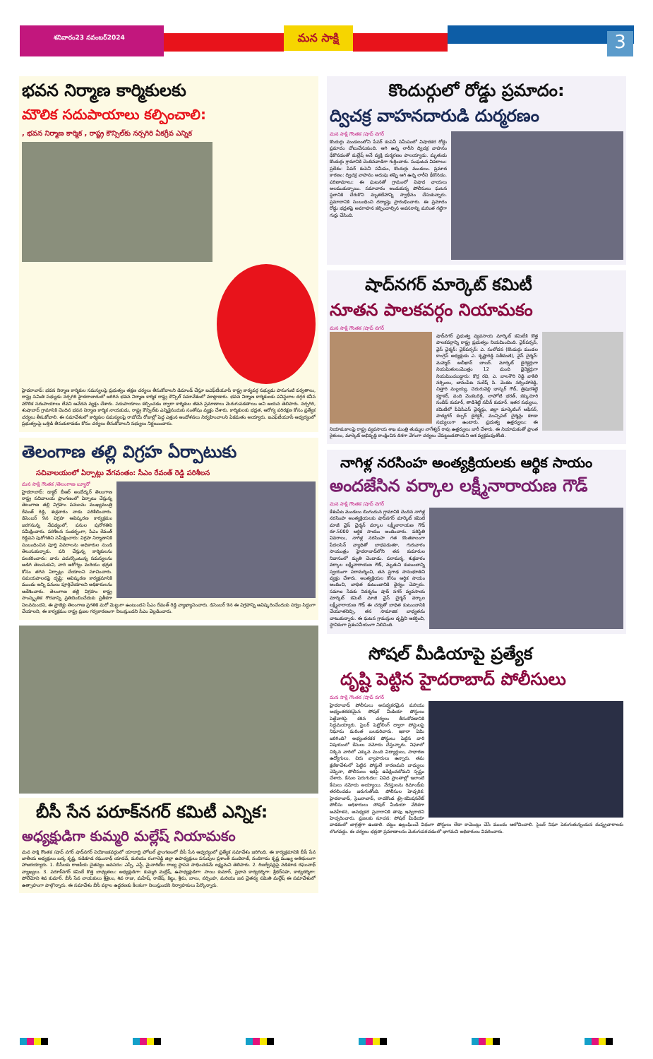శనివారం23 నవంబర్2024
మన సాక్షి
3
భవన నిర్మాణ కార్మికులకు
మౌలిక సదుపాయాలు కల్పించాలి:
, భవన నిర్మాణ కార్మిక , రాష్ట్ర కౌన్సిల్‌కు నర్సగిరి ఏకగ్రీవ ఎన్నిక
హైదరాబాద్: భవన నిర్మాణ కార్మికుల సమస్యలపై ప్రభుత్వం తక్షణ చర్యలు తీసుకోవాలని డిమాండ్ చేస్తూ ఐఎఫ్‌టీయూసీ రాష్ట్ర కార్యవర్గ సభ్యుడు పాసుగంటి పర్వతాలు, రాష్ట్ర సమితి సభ్యుడు నర్సగిరి హైదరాబాదులో జరిగిన భవన నిర్మాణ కార్మిక రాష్ట్ర కౌన్సిల్ సమావేశంలో మాట్లాడారు. భవన నిర్మాణ కార్మికులకు పనిస్థలాల దగ్గర కనీస మౌలిక సదుపాయాలు లేవని ఆవేదన వ్యక్తం చేశారు. సదుపాయాలు కల్పించడం ద్వారా కార్మికుల జీవన ప్రమాణాలు మెరుగుపడతాయి అని ఆయన తెలిపారు. నర్సగిరి, శంషాబాద్ గ్రామానికి చెందిన భవన నిర్మాణ కార్మిక నాయకుడు, రాష్ట్ర కౌన్సిల్‌కు ఎన్నికైనందుకు సంతోషం వ్యక్తం చేశారు. కార్మికులకు భద్రత, ఆరోగ్య పరిరక్షణ కోసం ప్రత్యేక చర్యలు తీసుకోవాలి. ఈ సమావేశంలో కార్మికుల సమస్యలపై రాబోయే రోజుల్లో పెద్ద ఎత్తున ఆందోళనలు నిర్వహించాలని ఏకమతం అయ్యారు. ఐఎఫ్‌టీయూసీ ఆధ్వర్యంలో ప్రభుత్వంపై ఒత్తిడి తీసుకురావడం కోసం చర్యలు తీసుకోవాలని సభ్యులు నిర్ణయించారు.
తెలంగాణ తల్లి విగ్రహ ఏర్పాటుకు
సచివాలయంలో ఏర్పాట్లు వేగవంతం: సీఎం రేవంత్ రెడ్డి పరిశీలన
మన సాక్షి గౌంతక /తెలంగాణ బ్యూరో
హైదరాబాద్: డాక్టర్ బీఆర్ అంబేద్కర్ తెలంగాణ రాష్ట్ర సచివాలయ ప్రాంగణంలో ఏర్పాటు చేస్తున్న తెలంగాణ తల్లి విగ్రహం పనులను ముఖ్యమంత్రి రేవంత్ రెడ్డి, శుక్రవారం నాడు పరిశీలించారు. డిసెంబర్ 9న విగ్రహ ఆవిష్కరణ కార్యక్రమం జరగనున్న నేపథ్యంలో, పనుల పురోగతిని సమీక్షించారు. పరిశీలన సందర్భంగా, సీఎం రేవంత్ రెడ్డిపని పురోగతిని సమీక్షించారు: విగ్రహ నిర్మాణానికి సంబంధించిన పూర్తి వివరాలను అధికారుల నుండి తెలుసుకున్నారు. పని చేస్తున్న కార్మికులను పలకరించారు: వారు ఎదుర్కొంటున్న సమస్యలను అడిగి తెలుసుకుని, వారి ఆరోగ్యం మరియు భద్రత కోసం తగిన ఏర్పాట్లు చేయాలని సూచించారు. సమయపాలనపై దృష్టి: ఆవిష్కరణ కార్యక్రమానికి ముందు అన్ని పనులు పూర్తిచేయాలని అధికారులను ఆదేశించారు. తెలంగాణ తల్లి విగ్రహం రాష్ట్ర సాంస్కృతిక గౌరవాన్ని ప్రతిబింబించేదుకు ప్రతీకగా నిలవనుందని, ఈ ప్రాజెక్టు తెలంగాణ ప్రగతికి మరో మెట్టుగా ఉంటుందని సీఎం రేవంత్ రెడ్డి వ్యాఖ్యానించారు. డిసెంబర్ 9న ఈ విగ్రహాన్ని ఆవిష్కరించేందుకు సర్వం సిద్ధంగా చేయాలని, ఈ కార్యక్రమం రాష్ట్ర ప్రజల గర్వకారణంగా నిలుస్తుందని సీఎం వెల్లడించారు.
బీసీ సేన పరూక్‌నగర్ కమిటీ ఎన్నిక:
అధ్యక్షుడిగా కుమ్మరి మల్లేష్ నియామకం
మన సాక్షి గౌంతక /షాద్ నగర్ షాద్‌నగర్ నియోజకవర్గంలో యాదాద్రి హోటల్ ప్రాంగణంలో బీసీ సేన ఆధ్వర్యంలో ప్రత్యేక సమావేశం జరిగింది. ఈ కార్యక్రమానికి బీసీ సేన జాతీయ అధ్యక్షులు బర్క కృష్ణ, నడికూడ రఘునాథ్ యాదవ్, మరియు రంగారెడ్డి జిల్లా ఉపాధ్యక్షులు పసుపుల ప్రశాంత్ ముదిరాజ్, నందిగామ కృష్ణ ముఖ్య అతిథులుగా హాజరయ్యారు. 1. బీసీలకు రాజకీయ చైతన్యం అవసరం: ఎస్సీ, ఎస్టీ, మైనారిటీల రాజ్య స్థాపన సాధించడమే లక్ష్యమని తెలిపారు. 2. రిజర్వేషన్లపై నడికూడ రఘునాథ్ వ్యాఖ్యలు. 3. పరూక్‌నగర్ కమిటీ కొత్త బాధ్యతలు: అధ్యక్షుడిగా: కుమ్మరి మల్లేష్, ఉపాధ్యక్షుడిగా: సాయి కుమార్, ప్రధాన కార్యదర్శిగా: శ్రీధర్‌సహ, కార్యదర్శిగా: పోలేమోని శివ కుమార్. బీసీ సేన నాయకులు శ్రీశైలం, శివ రాజు, మహేష్, రాజేష్, కిట్టు, శ్రీను, బాలు, నర్సింహ, మరియు జన చైతన్య సమితి మల్లేష్ ఈ సమావేశంలో ఉత్సాహంగా పాల్గొన్నారు. ఈ సమావేశం బీసీ వర్గాల ఉద్ధరణకు కీలకంగా నిలుస్తుందని నిర్వాహకులు పేర్కొన్నారు.
కొందుర్గులో రోడ్డు ప్రమాదం:
ద్విచక్ర వాహనదారుడి దుర్మరణం
మన సాక్షి గౌంతక /షాద్ నగర్
కొందుర్గు మండలంలోని పేపర్ కంపెనీ సమీపంలో విషాదకర రోడ్డు ప్రమాదం చోటుచేసుకుంది. ఆగి ఉన్న లారీని ద్విచక్ర వాహనం ఢీకొనడంతో మల్లేష్ అనే వ్యక్తి దుర్మరణం పాలయ్యాడు. మృతుడు కొందుర్గు గ్రామానికి చెందినవాడిగా గుర్తించారు. సంఘటన వివరాలు: ప్రదేశం: పేపర్ కంపెనీ సమీపం, కొందుర్గు మండలం. ప్రమాద కారణం: ద్విచక్ర వాహనం అదుపు తప్పి ఆగి ఉన్న లారీని ఢీకొనడం. పరిణామాలు: ఈ ఘటనతో గ్రామంలో విషాద ఛాయలు అలముకున్నాయి. సమాచారం అందుకున్న పోలీసులు ఘటన స్థలానికి చేరుకొని మృతదేహాన్ని స్వాధీనం చేసుకున్నారు. ప్రమాదానికి సంబంధించి దర్యాప్తు ప్రారంభించారు. ఈ ప్రమాదం రోడ్డు భద్రతపై అవగాహన కల్పించాల్సిన అవసరాన్ని మరింత గట్టిగా గుర్తు చేసింది.
షాద్‌నగర్ మార్కెట్ కమిటీ
నూతన పాలకవర్గం నియామకం
మన సాక్షి గౌంతక /షాద్ నగర్
షాద్‌నగర్ ప్రభుత్వ వ్యవసాయ మార్కెట్ కమిటీకి కొత్త పాలకవర్గాన్ని రాష్ట్ర ప్రభుత్వం నియమించింది. చైర్‌పర్సన్, వైస్ చైర్మన్: చైర్‌పర్సన్: ఎ. సులోచన (కొందుర్గు మండల కాంగ్రెస్ అధ్యక్షుడు ఎ. కృష్ణారెడ్డి సతీమణి), వైస్ చైర్మన్: మహ్మద్ అలీఖాన్ బాబర్. మార్కెట్ డైరెక్టర్లుగా నియమితులుమొత్తం 12 మంది డైరెక్టర్లుగా నియమించబడ్డారు: కొర్ర రవి, ఎ. బాలశౌరి రెడ్డి వాకిలి నర్సింలు, జానంపేట సురేష్ సి. వెంకట నర్సింహారెడ్డి, చిత్తారి మల్లయ్య, చెదురువెల్లి భాస్కర్ గౌడ్, త్రిపురశెట్టి కర్ణాకర్, వంది వెంకటరెడ్డి, లాహోటి భరత్, కక్కునూరి సందీప్ కుమార్, తాడిశెట్టి నవీన్ కుమార్. ఇతర సభ్యులు, కమిటీలో పీఏసీఎస్ చైర్మన్లు, జిల్లా మార్కెటింగ్ ఆఫీసర్, పాడ్యగర్ కల్చర్ డైరెక్టర్, మున్సిపల్ చైర్మన్లు కూడా సభ్యులుగా ఉంటారు. ప్రభుత్వ ఉత్తర్వులు: ఈ నియామకాలపై రాష్ట్ర వ్యవసాయ శాఖ మంత్రి తుమ్మల నాగేశ్వర్ రావు ఉత్తర్వులు జారీ చేశారు. ఈ నియామకంతో ప్రాంత రైతులు, మార్కెట్ అభివృద్ధి కాంక్షించిన దిశగా వేగంగా చర్యలు చేపట్టబడతాయని ఆశ వ్యక్తమవుతోంది.
నాగిళ్ల నరసింహ అంత్యక్రియలకు ఆర్థిక సాయం
అందజేసిన వర్కాల లక్ష్మీనారాయణ గౌడ్
మన సాక్షి గౌంతక /షాద్ నగర్
కేశంపేట మండలం లింగందున గ్రామానికి చెందిన నాగిళ్ల నరసింహ అంత్యక్రియలకు షాద్‌నగర్ మార్కెట్ కమిటీ మాజీ వైస్ చైర్మన్ వర్కాల లక్ష్మీనారాయణ గౌడ్ రూ.5000 ఆర్థిక సాయం అందించారు. పరిస్థితి వివరాలు, నాగిళ్ల నరసింహ గత కొంతకాలంగా పేదలసిన్ వ్యాధితో బాధపడుతూ, గురువారం సాయంత్రం హైదరాబాద్‌లోని తన కుమారుల నివాసంలో మృతి చెందాడు. పరామర్శ, శుక్రవారం వర్కాల లక్ష్మీనారాయణ గౌడ్, మృతుని కుటుంబాన్ని స్వయంగా పరామర్శించి, తన ప్రగాఢ సానుభూతిని వ్యక్తం చేశారు. అంత్యక్రియల కోసం ఆర్థిక సాయం అందించి, బాధిత కుటుంబానికి ధైర్యం చెప్పారు. సమాజ సేవకు నిదర్శనం షాద్ నగర్ వ్యవసాయ మార్కెట్ కమిటీ మాజీ వైస్ చైర్మన్ వర్కాల లక్ష్మీనారాయణ గౌడ్ ఈ చర్యతో బాధిత కుటుంబానికి చేయూతనిచ్చి, తన సామాజిక బాధ్యతను చాటుకున్నారు. ఈ ఘటన గ్రామస్తుల దృష్టిని ఆకర్షించి, స్థానికంగా ప్రశంసనీయంగా నిలిచింది.
సోషల్ మీడియాపై ప్రత్యేక
దృష్టి పెట్టిన హైదరాబాద్ పోలీసులు
మన సాక్షి గౌంతక /షాద్ నగర్
హైదరాబాద్ పోలీసులు అసభ్యకరమైన మరియు అభ్యంతరకరమైన సోషల్ మీడియా పోస్టులు పెట్టేవారిపై కఠిన చర్యలు తీసుకోవడానికి సిద్ధమయ్యారు. సైబర్ పెట్రోలింగ్ ద్వారా పోస్టులపై నిఘాను మరింత బలపరిచారు. ఇకారా ఏమి జరిగింది? అభ్యంతరకర పోస్టులు పెట్టిన వారి విషయంలో కేసులు నమోదు చేస్తున్నారు. నిఘాలో చిక్కిన వారిలో ఎక్కువ మంది విద్యార్థులు, సాధారణ ఉద్యోగులు, చిరు వ్యాపారులు ఉన్నారు. తమ క్షణికావేశంలో పెట్టిన పోస్టులే కారణమని బాధ్యులు చెప్పినా, పోలీసులు ఇకపై ఉపేక్షించబోమని స్పష్టం చేశారు. కేసుల పెరుగుదల: వివిధ ప్రాంతాల్లో ఇలాంటి కేసులు నమోదు అయ్యాయి. నేరస్తులను రిమాండ్‌కు తరలించడం జరుగుతోంది. పోలీసుల హెచ్చరిక: హైదరాబాద్, సైబరాబాద్, రాచకొండ ట్రై-కమిషనరేట్ పోలీసు అధికారులు సోషల్ మీడియా వేదికగా అవహేళన, అసభ్యకర ప్రచారానికి తావు ఇవ్వరాదని హెచ్చరించారు. ప్రజలకు సూచన: సోషల్ మీడియా వాడకంలో జాగ్రత్తగా ఉండాలి. చట్టం ఉల్లంఘించే విధంగా పోస్టులు లేదా కామెంట్లు చేసే ముందు ఆలోచించాలి. సైబర్ నిఘా పెరుగుతున్నందున దుష్ప్రచారాలకు లొంగవద్దు. ఈ చర్యలు భద్రతా ప్రమాణాలను మెరుగుపరచడంలో భాగమని అధికారులు వివరించారు.